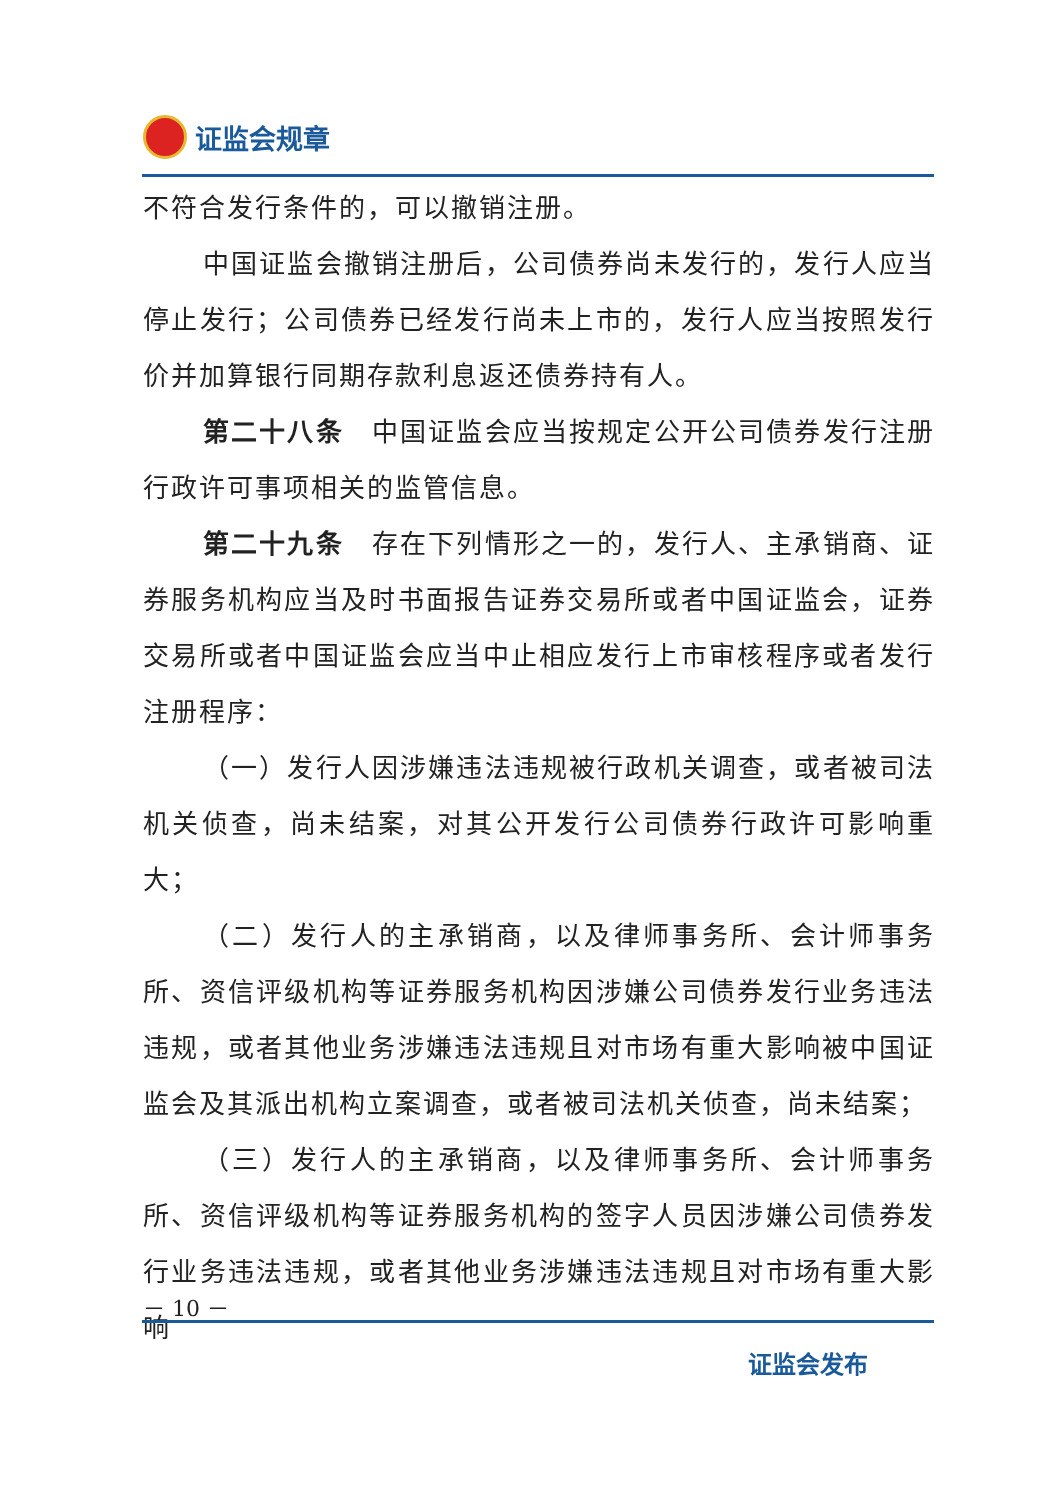证监会规章
不符合发行条件的，可以撤销注册。
中国证监会撤销注册后，公司债券尚未发行的，发行人应当停止发行；公司债券已经发行尚未上市的，发行人应当按照发行价并加算银行同期存款利息返还债券持有人。
第二十八条　中国证监会应当按规定公开公司债券发行注册行政许可事项相关的监管信息。
第二十九条　存在下列情形之一的，发行人、主承销商、证券服务机构应当及时书面报告证券交易所或者中国证监会，证券交易所或者中国证监会应当中止相应发行上市审核程序或者发行注册程序：
（一）发行人因涉嫌违法违规被行政机关调查，或者被司法机关侦查，尚未结案，对其公开发行公司债券行政许可影响重大；
（二）发行人的主承销商，以及律师事务所、会计师事务所、资信评级机构等证券服务机构因涉嫌公司债券发行业务违法违规，或者其他业务涉嫌违法违规且对市场有重大影响被中国证监会及其派出机构立案调查，或者被司法机关侦查，尚未结案；
（三）发行人的主承销商，以及律师事务所、会计师事务所、资信评级机构等证券服务机构的签字人员因涉嫌公司债券发行业务违法违规，或者其他业务涉嫌违法违规且对市场有重大影响
－ 10 －
证监会发布